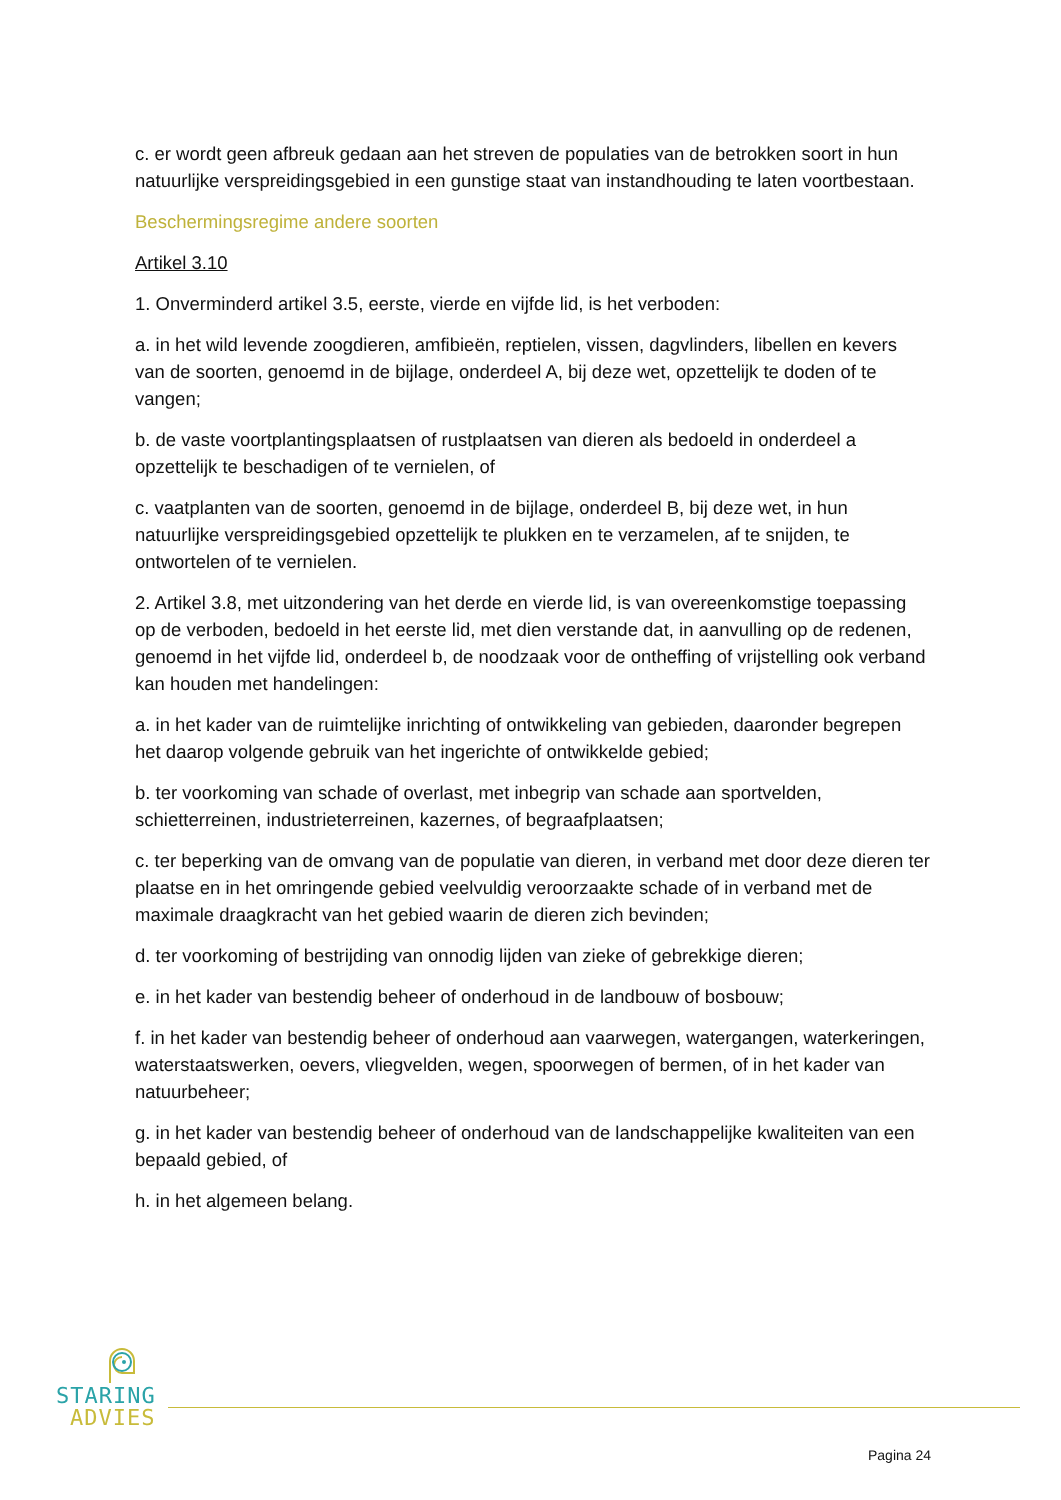c. er wordt geen afbreuk gedaan aan het streven de populaties van de betrokken soort in hun natuurlijke verspreidingsgebied in een gunstige staat van instandhouding te laten voortbestaan.
Beschermingsregime andere soorten
Artikel 3.10
1. Onverminderd artikel 3.5, eerste, vierde en vijfde lid, is het verboden:
a. in het wild levende zoogdieren, amfibieën, reptielen, vissen, dagvlinders, libellen en kevers van de soorten, genoemd in de bijlage, onderdeel A, bij deze wet, opzettelijk te doden of te vangen;
b. de vaste voortplantingsplaatsen of rustplaatsen van dieren als bedoeld in onderdeel a opzettelijk te beschadigen of te vernielen, of
c. vaatplanten van de soorten, genoemd in de bijlage, onderdeel B, bij deze wet, in hun natuurlijke verspreidingsgebied opzettelijk te plukken en te verzamelen, af te snijden, te ontwortelen of te vernielen.
2. Artikel 3.8, met uitzondering van het derde en vierde lid, is van overeenkomstige toepassing op de verboden, bedoeld in het eerste lid, met dien verstande dat, in aanvulling op de redenen, genoemd in het vijfde lid, onderdeel b, de noodzaak voor de ontheffing of vrijstelling ook verband kan houden met handelingen:
a. in het kader van de ruimtelijke inrichting of ontwikkeling van gebieden, daaronder begrepen het daarop volgende gebruik van het ingerichte of ontwikkelde gebied;
b. ter voorkoming van schade of overlast, met inbegrip van schade aan sportvelden, schietterreinen, industrieterreinen, kazernes, of begraafplaatsen;
c. ter beperking van de omvang van de populatie van dieren, in verband met door deze dieren ter plaatse en in het omringende gebied veelvuldig veroorzaakte schade of in verband met de maximale draagkracht van het gebied waarin de dieren zich bevinden;
d. ter voorkoming of bestrijding van onnodig lijden van zieke of gebrekkige dieren;
e. in het kader van bestendig beheer of onderhoud in de landbouw of bosbouw;
f. in het kader van bestendig beheer of onderhoud aan vaarwegen, watergangen, waterkeringen, waterstaatswerken, oevers, vliegvelden, wegen, spoorwegen of bermen, of in het kader van natuurbeheer;
g. in het kader van bestendig beheer of onderhoud van de landschappelijke kwaliteiten van een bepaald gebied, of
h. in het algemeen belang.
STARING
ADVIES
Pagina 24